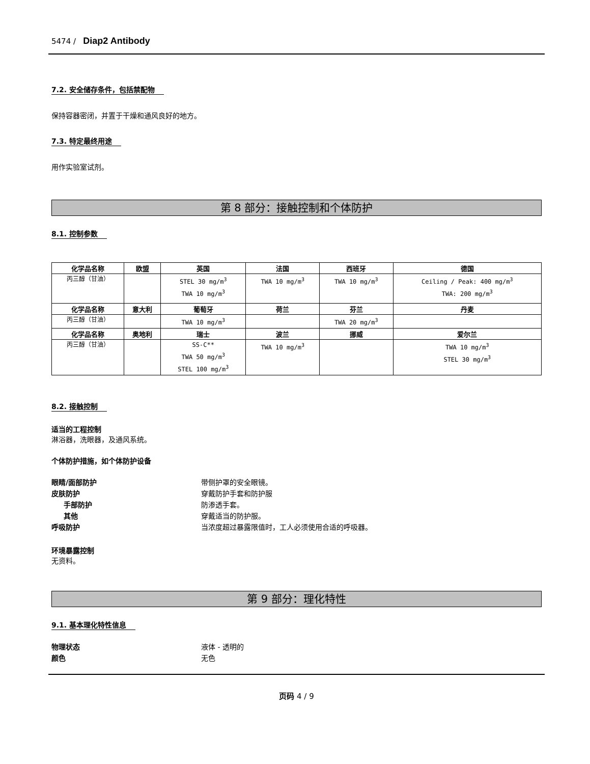5474 / Diap2 Antibody
7.2. 安全储存条件，包括禁配物
保持容器密闭，并置于干燥和通风良好的地方。
7.3. 特定最终用途
用作实验室试剂。
第 8 部分：接触控制和个体防护
8.1. 控制参数
| 化学品名称 | 欧盟 | 英国 | 法国 | 西班牙 | 德国 |
| --- | --- | --- | --- | --- | --- |
| 丙三醇（甘油） | | STEL 30 mg/m<sup>3</sup> TWA 10 mg/m<sup>3</sup> | TWA 10 mg/m<sup>3</sup> | TWA 10 mg/m<sup>3</sup> | Ceiling / Peak: 400 mg/m<sup>3</sup> TWA: 200 mg/m<sup>3</sup> |
| 化学品名称 | 意大利 | 葡萄牙 | 荷兰 | 芬兰 | 丹麦 |
| 丙三醇（甘油） | | TWA 10 mg/m<sup>3</sup> | | TWA 20 mg/m<sup>3</sup> | |
| 化学品名称 | 奥地利 | 瑞士 | 波兰 | 挪威 | 爱尔兰 |
| 丙三醇（甘油） | | SS-C** TWA 50 mg/m<sup>3</sup> STEL 100 mg/m<sup>3</sup> | TWA 10 mg/m<sup>3</sup> | | TWA 10 mg/m<sup>3</sup> STEL 30 mg/m<sup>3</sup> |
8.2. 接触控制
适当的工程控制
淋浴器，洗眼器，及通风系统。
个体防护措施，如个体防护设备
眼睛/面部防护 带侧护罩的安全眼镜。
皮肤防护 穿戴防护手套和防护服
手部防护 防渗透手套。
其他 穿戴适当的防护服。
呼吸防护 当浓度超过暴露限值时，工人必须使用合适的呼吸器。
环境暴露控制
无资料。
第 9 部分：理化特性
9.1. 基本理化特性信息
物理状态 液体 - 透明的
颜色 无色
页码 4 / 9